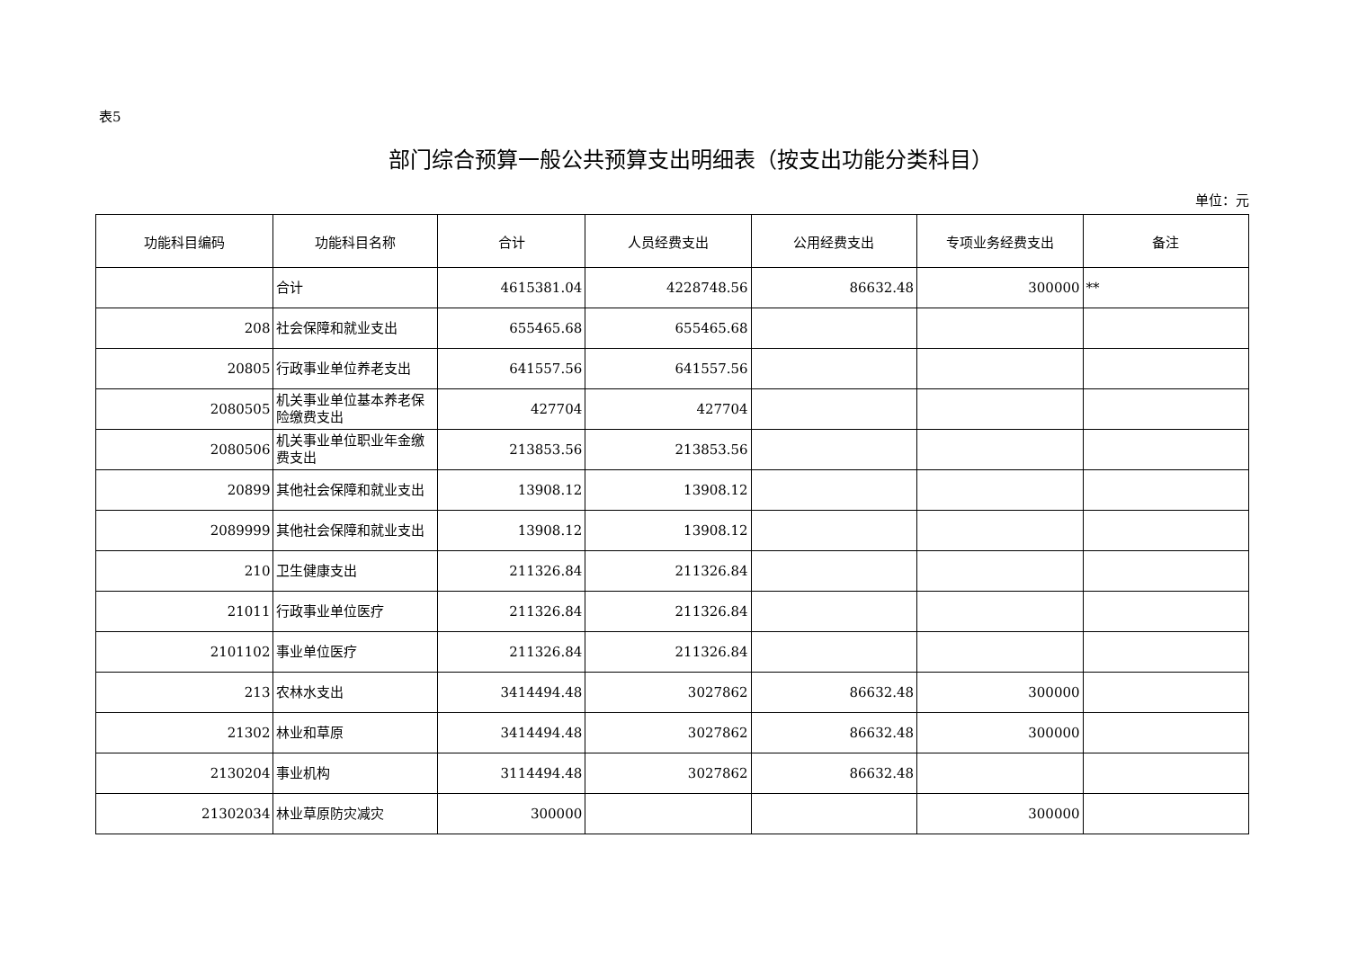表5
部门综合预算一般公共预算支出明细表（按支出功能分类科目）
单位：元
| 功能科目编码 | 功能科目名称 | 合计 | 人员经费支出 | 公用经费支出 | 专项业务经费支出 | 备注 |
| --- | --- | --- | --- | --- | --- | --- |
| | 合计 | 4615381.04 | 4228748.56 | 86632.48 | 300000 | ** |
| 208 | 社会保障和就业支出 | 655465.68 | 655465.68 | | | |
| 20805 | 行政事业单位养老支出 | 641557.56 | 641557.56 | | | |
| 2080505 | 机关事业单位基本养老保险缴费支出 | 427704 | 427704 | | | |
| 2080506 | 机关事业单位职业年金缴费支出 | 213853.56 | 213853.56 | | | |
| 20899 | 其他社会保障和就业支出 | 13908.12 | 13908.12 | | | |
| 2089999 | 其他社会保障和就业支出 | 13908.12 | 13908.12 | | | |
| 210 | 卫生健康支出 | 211326.84 | 211326.84 | | | |
| 21011 | 行政事业单位医疗 | 211326.84 | 211326.84 | | | |
| 2101102 | 事业单位医疗 | 211326.84 | 211326.84 | | | |
| 213 | 农林水支出 | 3414494.48 | 3027862 | 86632.48 | 300000 | |
| 21302 | 林业和草原 | 3414494.48 | 3027862 | 86632.48 | 300000 | |
| 2130204 | 事业机构 | 3114494.48 | 3027862 | 86632.48 | | |
| 21302034 | 林业草原防灾减灾 | 300000 | | | 300000 | |